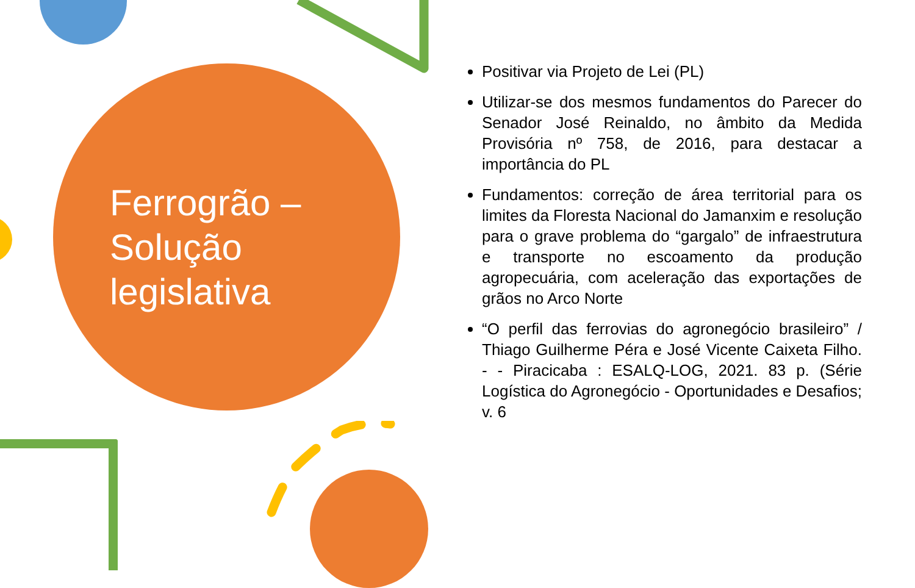Ferrogrão – Solução legislativa
Positivar via Projeto de Lei (PL)
Utilizar-se dos mesmos fundamentos do Parecer do Senador José Reinaldo, no âmbito da Medida Provisória nº 758, de 2016, para destacar a importância do PL
Fundamentos: correção de área territorial para os limites da Floresta Nacional do Jamanxim e resolução para o grave problema do “gargalo” de infraestrutura e transporte no escoamento da produção agropecuária, com aceleração das exportações de grãos no Arco Norte
“O perfil das ferrovias do agronegócio brasileiro” / Thiago Guilherme Péra e José Vicente Caixeta Filho. - - Piracicaba : ESALQ-LOG, 2021. 83 p. (Série Logística do Agronegócio - Oportunidades e Desafios; v. 6